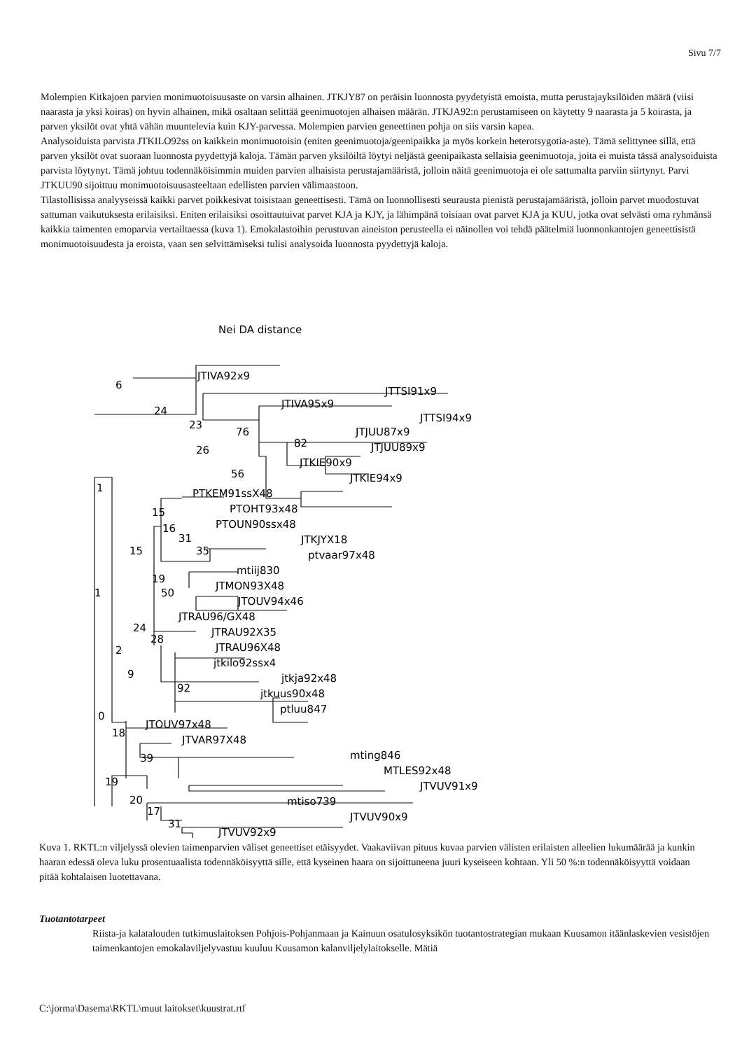Sivu 7/7
Molempien Kitkajoen parvien monimuotoisuusaste on varsin alhainen. JTKJY87 on peräisin luonnosta pyydetyistä emoista, mutta perustajayksilöiden määrä (viisi naarasta ja yksi koiras) on hyvin alhainen, mikä osaltaan selittää geenimuotojen alhaisen määrän. JTKJA92:n perustamiseen on käytetty 9 naarasta ja 5 koirasta, ja parven yksilöt ovat yhtä vähän muuntelevia kuin KJY-parvessa. Molempien parvien geneettinen pohja on siis varsin kapea.
Analysoiduista parvista JTKILO92ss on kaikkein monimuotoisin (eniten geenimuotoja/geenipaikka ja myös korkein heterotsygotia-aste). Tämä selittynee sillä, että parven yksilöt ovat suoraan luonnosta pyydettyjä kaloja. Tämän parven yksilöiltä löytyi neljästä geenipaikasta sellaisia geenimuotoja, joita ei muista tässä analysoiduista parvista löytynyt. Tämä johtuu todennäköisimmin muiden parvien alhaisista perustajamääristä, jolloin näitä geenimuotoja ei ole sattumalta parviin siirtynyt. Parvi JTKUU90 sijoittuu monimuotoisuusasteeltaan edellisten parvien välimaastoon.
Tilastollisissa analyyseissä kaikki parvet poikkesivat toisistaan geneettisesti. Tämä on luonnollisesti seurausta pienistä perustajamääristä, jolloin parvet muodostuvat sattuman vaikutuksesta erilaisiksi. Eniten erilaisiksi osoittautuivat parvet KJA ja KJY, ja lähimpänä toisiaan ovat parvet KJA ja KUU, jotka ovat selvästi oma ryhmänsä kaikkia taimenten emoparvia vertailtaessa (kuva 1). Emokalastoihin perustuvan aineiston perusteella ei näinollen voi tehdä päätelmiä luonnonkantojen geneettisistä monimuotoisuudesta ja eroista, vaan sen selvittämiseksi tulisi analysoida luonnosta pyydettyjä kaloja.
Nei DA distance
JTIVA92x9
JTTSI91x9
JTIVA95x9
JTTSI94x9
JTJUU87x9
JTJUU89x9
JTKIE90x9
JTKIE94x9
PTKEM91ssX48
PTOHT93x48
PTOUN90ssx48
JTKJYX18
ptvaar97x48
mtiij830
JTMON93X48
JTOUV94x46
JTRAU96/GX48
JTRAU92X35
JTRAU96X48
jtkilo92ssx4
jtkja92x48
jtkuus90x48
ptluu847
JTOUV97x48
JTVAR97X48
mting846
MTLES92x48
JTVUV91x9
mtiso739
JTVUV90x9
JTVUV92x9
6
24
23
76
82
26
56
1
15
16
31
35
15
19
50
1
24
28
2
9
92
0
18
39
19
20
17
31
Kuva 1. RKTL:n viljelyssä olevien taimenparvien väliset geneettiset etäisyydet. Vaakaviivan pituus kuvaa parvien välisten erilaisten alleelien lukumäärää ja kunkin haaran edessä oleva luku prosentuaalista todennäköisyyttä sille, että kyseinen haara on sijoittuneena juuri kyseiseen kohtaan. Yli 50 %:n todennäköisyyttä voidaan pitää kohtalaisen luotettavana.
Tuotantotarpeet
Riista-ja kalatalouden tutkimuslaitoksen Pohjois-Pohjanmaan ja Kainuun osatulosyksikön tuotantostrategian mukaan Kuusamon itäänlaskevien vesistöjen taimenkantojen emokalaviljelyvastuu kuuluu Kuusamon kalanviljelylaitokselle. Mätiä
C:\jorma\Dasema\RKTL\muut laitokset\kuustrat.rtf